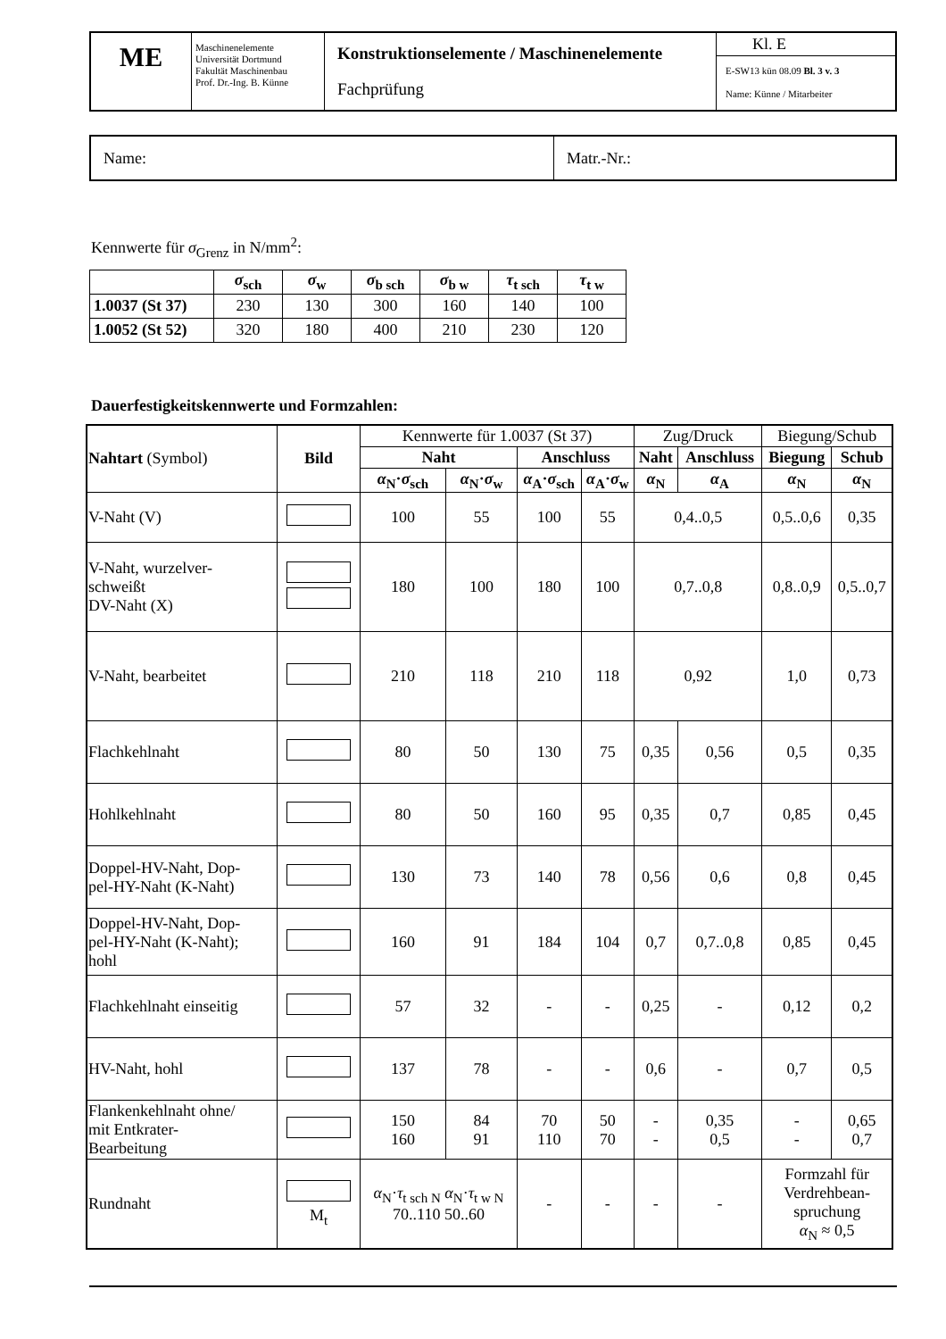| ME | Maschinenelemente Universität Dortmund Fakultät Maschinenbau Prof. Dr.-Ing. B. Künne | Konstruktionselemente / Maschinenelemente Fachprüfung | Kl. E E-SW13 kün 08.09 Bl. 3 v. 3 Name: Künne / Mitarbeiter |
| Name: | Matr.-Nr.: |
Kennwerte für σ<sub>Grenz</sub> in N/mm<sup>2</sup>:
| | σ<sub>sch</sub> | σ<sub>w</sub> | σ<sub>b sch</sub> | σ<sub>b w</sub> | τ<sub>t sch</sub> | τ<sub>t w</sub> |
| --- | --- | --- | --- | --- | --- | --- |
| 1.0037 (St 37) | 230 | 130 | 300 | 160 | 140 | 100 |
| 1.0052 (St 52) | 320 | 180 | 400 | 210 | 230 | 120 |
Dauerfestigkeitskennwerte und Formzahlen:
| Nahtart (Symbol) | Bild | Kennwerte für 1.0037 (St 37) | | | | Zug/Druck | | Biegung/Schub | |
| | | Naht | | Anschluss | | Naht | Anschluss | Biegung | Schub |
| | | α<sub>N</sub>· σ<sub>sch</sub> | α<sub>N</sub>· σ<sub>w</sub> | α<sub>A</sub>· σ<sub>sch</sub> | α<sub>A</sub>· σ<sub>w</sub> | α<sub>N</sub> | α<sub>A</sub> | α<sub>N</sub> | α<sub>N</sub> |
| V-Naht (V) | | 100 | 55 | 100 | 55 | 0,4..0,5 | | 0,5..0,6 | 0,35 |
| V-Naht, wurzelver- schweißt DV-Naht (X) | | 180 | 100 | 180 | 100 | 0,7..0,8 | | 0,8..0,9 | 0,5..0,7 |
| V-Naht, bearbeitet | | 210 | 118 | 210 | 118 | 0,92 | | 1,0 | 0,73 |
| Flachkehlnaht | | 80 | 50 | 130 | 75 | 0,35 | 0,56 | 0,5 | 0,35 |
| Hohlkehlnaht | | 80 | 50 | 160 | 95 | 0,35 | 0,7 | 0,85 | 0,45 |
| Doppel-HV-Naht, Dop- pel-HY-Naht (K-Naht) | | 130 | 73 | 140 | 78 | 0,56 | 0,6 | 0,8 | 0,45 |
| Doppel-HV-Naht, Dop- pel-HY-Naht (K-Naht); hohl | | 160 | 91 | 184 | 104 | 0,7 | 0,7..0,8 | 0,85 | 0,45 |
| Flachkehlnaht einseitig | | 57 | 32 | - | - | 0,25 | - | 0,12 | 0,2 |
| HV-Naht, hohl | | 137 | 78 | - | - | 0,6 | - | 0,7 | 0,5 |
| Flankenkehlnaht ohne/ mit Entkrater- Bearbeitung | | 150 160 | 84 91 | 70 110 | 50 70 | - - | 0,35 0,5 | - - | 0,65 0,7 |
| Rundnaht | M<sub>t</sub> | α<sub>N</sub>· τ<sub>t sch N</sub> α<sub>N</sub>· τ<sub>t w N</sub> 70..110 50..60 | | - | - | - | - | Formzahl für Verdrehbean- spruchung α<sub>N</sub> ≈ 0,5 | |